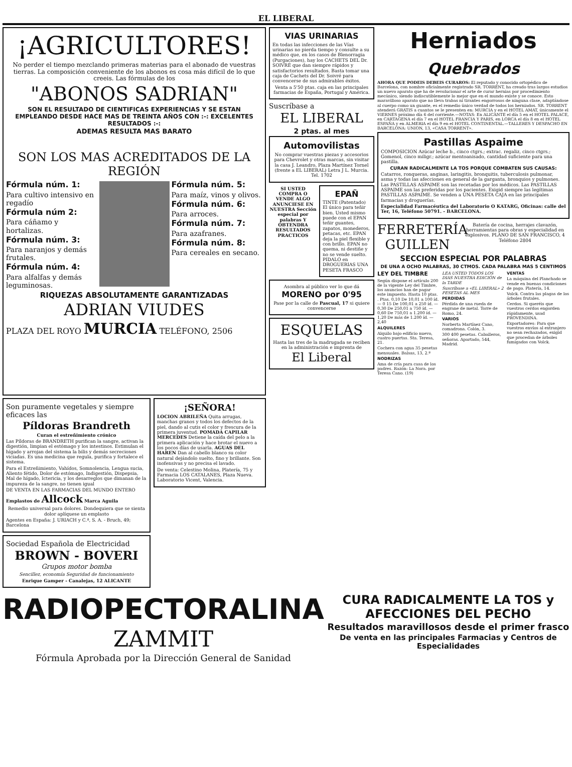EL LIBERAL
¡AGRICULTORES!
No perder el tiempo mezclando primeras materias para el abonado de vuestras tierras. La composición conveniente de los abonos es cosa más difícil de lo que creeis. Las fórmulas de los
"ABONOS SADRIAN"
SON EL RESULTADO DE CIENTIFICAS EXPERIENCIAS Y SE ESTAN EMPLEANDO DESDE HACE MAS DE TREINTA AÑOS CON :-: EXCELENTES RESULTADOS :-:
ADEMAS RESULTA MAS BARATO
SON LOS MAS ACREDITADOS DE LA REGIÓN
Fórmula núm. 1:
Para cultivo intensivo en regadío
Fórmula núm 2:
Para cáñamo y hortalizas.
Fórmula núm. 3:
Para naranjos y demás frutales.
Fórmula núm. 4:
Para alfalfas y demás leguminosas.
Fórmula núm. 5:
Para maíz, vinos y olivos.
Fórmula núm. 6:
Para arroces.
Fórmula núm. 7:
Para azafranes.
Fórmula núm. 8:
Para cereales en secano.
RIQUEZAS ABSOLUTAMENTE GARANTIZADAS
ADRIAN VIUDES
PLAZA DEL ROYO MURCIA TELÉFONO, 2506
Son puramente vegetales y siempre eficaces las
Píldoras Brandreth
Curan el estreñimiento crónico
Las Píldoras de BRANDRETH purifican la sangre, activan la digestión, limpian el estómago y los intestinos. Estimulan el hígado y arrojan del sistema la bilis y demás secreciones viciadas. Es una medicina que regula, purifica y fortalece el sistema.
Para el Estreñimiento, Vahídos, Somnolencia, Lengua sucia, Aliento fétido, Dolor de estómago, Indigestión, Dispepsia, Mal de hígado, Ictericia, y los desarreglos que dimanan de la impureza de la sangre, no tienen igual
DE VENTA EN LAS FARMACIAS DEL MUNDO ENTERO
Emplastos de Allcock Marca Aguila
Remedio universal para dolores. Dondequiera que se sienta dolor aplíquese un emplasto
Agentes en España: J. URIACH y C.ª, S. A. - Bruch, 49; Barcelona
Sociedad Española de Electricidad
BROWN - BOVERI
Grupos motor bomba
Sencillez, economía Seguridad de funcionamiento
Enrique Gamper - Canalejas, 12 ALICANTE
¡SEÑORA!
LOCION ABRILEÑA Quita arrugas, manchas granos y todos los defectos de la piel, dando al cutis el color y frescura de la primera juventud. POMADA CAPILAR MERCEDES Detiene la caída del pelo a la primera aplicación y hace brotar el nuevo a los pocos días de usarla. AGUAS DEL HAREN Dan al cabello blanco su color natural dejándolo suelto, fino y brillante. Son inofensivas y no precisa el lavado.
De venta: Celestino Molina, Platería, 75 y Farmacia LOS CATALANES, Plaza Nueva. Laboratorio Vicent, Valencia.
VIAS URINARIAS
En todas las infecciones de las Vías urinarias no pierda tiempo y consulte a su médico que, en los casos de Blenorragia (Purgaciones), hay los CACHETS DEL Dr. SOIVRÉ que dan siempre rápidos y satisfactorios resultados. Basta tomar una caja de Cachets del Dr. Soivré para convencerse de sus admirables éxitos.
Venta a 5'50 ptas. caja en las principales farmacias de España, Portugal y América.
Suscríbase a
EL LIBERAL
2 ptas. al mes
Automovilistas
No comprar vuestras piezas y accesorios para Chevrolet y otras marcas, sin visitar la casa J. Leandro, Plaza Martínez Tornel (frente a EL LIBERAL) Letra J L. Murcia. Tel. 1702
SI USTED COMPRA O VENDE ALGO ANUNCIESE EN NUESTRA Sección especial por palabras Y OBTENDRA RESULTADOS PRACTICOS
EPAÑ
TINTE (Patentado) El único para teñir bien. Usted mismo puede con el EPAN teñir guantes, zapatos, monederos, petacas, etc. EPAN deja la piel flexible y con brillo. EPAN no quema, ni destiñe y no se vende suelto. PIDALO en DROGUERIAS UNA PESETA FRASCO
Asombra al público ver lo que dá
MORENO por 0'95
Pase por la calle de Pascual, 17 si quiere convencerse
ESQUELAS
Hasta las tres de la madrugada se reciben en la administración e imprenta de
El Liberal
Herniados Quebrados
AHORA QUE PODEIS DEBEIS CURAROS: El reputado y conocido ortopédico de Barcelona, con nombre oficialmente registrado SR. TORRENT, ha creado tras largos estudios un nuevo aparato que ha de revolucionar el arte de curar hernias por procedimiento mecánico, siendo indiscutiblemente lo mejor que en el mundo existe y se conoce. Esto maravilloso aparato que no lleva trabas ni tirantes engorrosos de ninguna clase, adaptándose al cuerpo como un guante, es el remedio único verdad de todos los herniados. SR. TORRENT atenderá GRATIS a cuantos se le presenten en: MURCIA y en el HOTEL AMAT, únicamente el VIERNES próximo día 6 del corriente.—NOTAS: En ALICANTE el día 5 en el HOTEL PALACE, en CARTAGENA el día 7 en el HOTEL FRANCIA Y PARIS, en LORCA el día 8 en el HOTEL ESPAÑA y en ALMERIA el día 9 en el HOTEL CONTINENTAL.—TALLERES Y DESPACHO EN BARCELONA: UNION, 13, «CASA TORRENT».
Pastillas Aspaime
COMPOSICION Azúcar leche b., cinco ctgrs.; extrac. regaliz, cinco ctgrs.; Gomenol, cinco miligr.; azúcar mentoanisado, cantidad suficiente para una pastilla.
CURAN RADICALMENTE LA TOS PORQUE COMBATEN SUS CAUSAS:
Catarros, ronqueras, anginas, laringitis, bronquitis, tuberculosis pulmonar, asma y todas las afecciones en general de la garganta, bronquios y pulmones. Las PASTILLAS ASPAIME son las recetadas por los médicos. Las PASTILLAS ASPAIME son las preferidas por los pacientes. Exigid siempre las legítimas PASTILLAS ASPAIME. Se venden a UNA PESETA CAJA en las principales farmacias y droguerías.
Especialidad Farmacéutica del Laboratorio O KATARG, Oficinas: calle del Ter, 16, Teléfono 50791. - BARCELONA.
FERRETERÍA GUILLEN
Batería de cocina, herrajes clavazón, herramientas para obras y especialidad en explosivos. PLANO DE SAN FRANCISCO, 4 Teléfono 2804
SECCION ESPECIAL POR PALABRAS
DE UNA A OCHO PALABRAS, 30 CTMOS. CADA PALABRA MAS 5 CENTIMOS
LEY DEL TIMBRE
Según dispone el artículo 200 de la vigente Ley del Timbre, los anuncios han de pagar este impuesto. Hasta 10 ptas. . Ptas. 0,10 De 10,01 a 100 íd. — 0 15 De 100,01 a 250 íd. — 0,30 De 250,01 a 750 íd. — 0,60 De 750,01 a 1.200 íd. — 1,20 De más de 1.200 íd. — 2,40
ALQUILERES
Alquilo bajo edificio nuevo, cuatro puertas. Sta. Teresa, 21.
Cochera con agua 35 pesetas mensuales. Balsas, 13, 2.º
NODRIZAS
Ama de cría para casa de los padres. Razón: La Nora. por Teresa Cano. (19)
LEA USTED TODOS LOS DIAS NUESTRA EDICIÓN de la TARDE
Suscríbase a «EL LIBERAL» 2 PESETAS AL MES
PERDIDAS
Pérdida de una rueda de engrane de metal. Torre de Romo, 24.
VARIOS
Norberta Martínez Cano, comadrona. Colón, 3.
300 400 pesetas. Caballeros, señoras. Apartado, 544, Madrid.
VENTAS
La máquina del Planchado se vende en buenas condiciones de pago. Platería, 14.
Volck. Contra las plagas de los árboles frutales.
Cerdos. Si queréis que vuestros cerdos engorden rápidamente, usad PROVENDINA.
Exportadores: Para que vuestros envíos al extranjero no sean rechazados, exigid que procedan de árboles fumigados con Volck.
RADIOPECTORALINA
ZAMMIT
Fórmula Aprobada por la Dirección General de Sanidad
CURA RADICALMENTE LA TOS y AFECCIONES DEL PECHO
Resultados maravillosos desde el primer frasco
De venta en las principales Farmacias y Centros de Especialidades